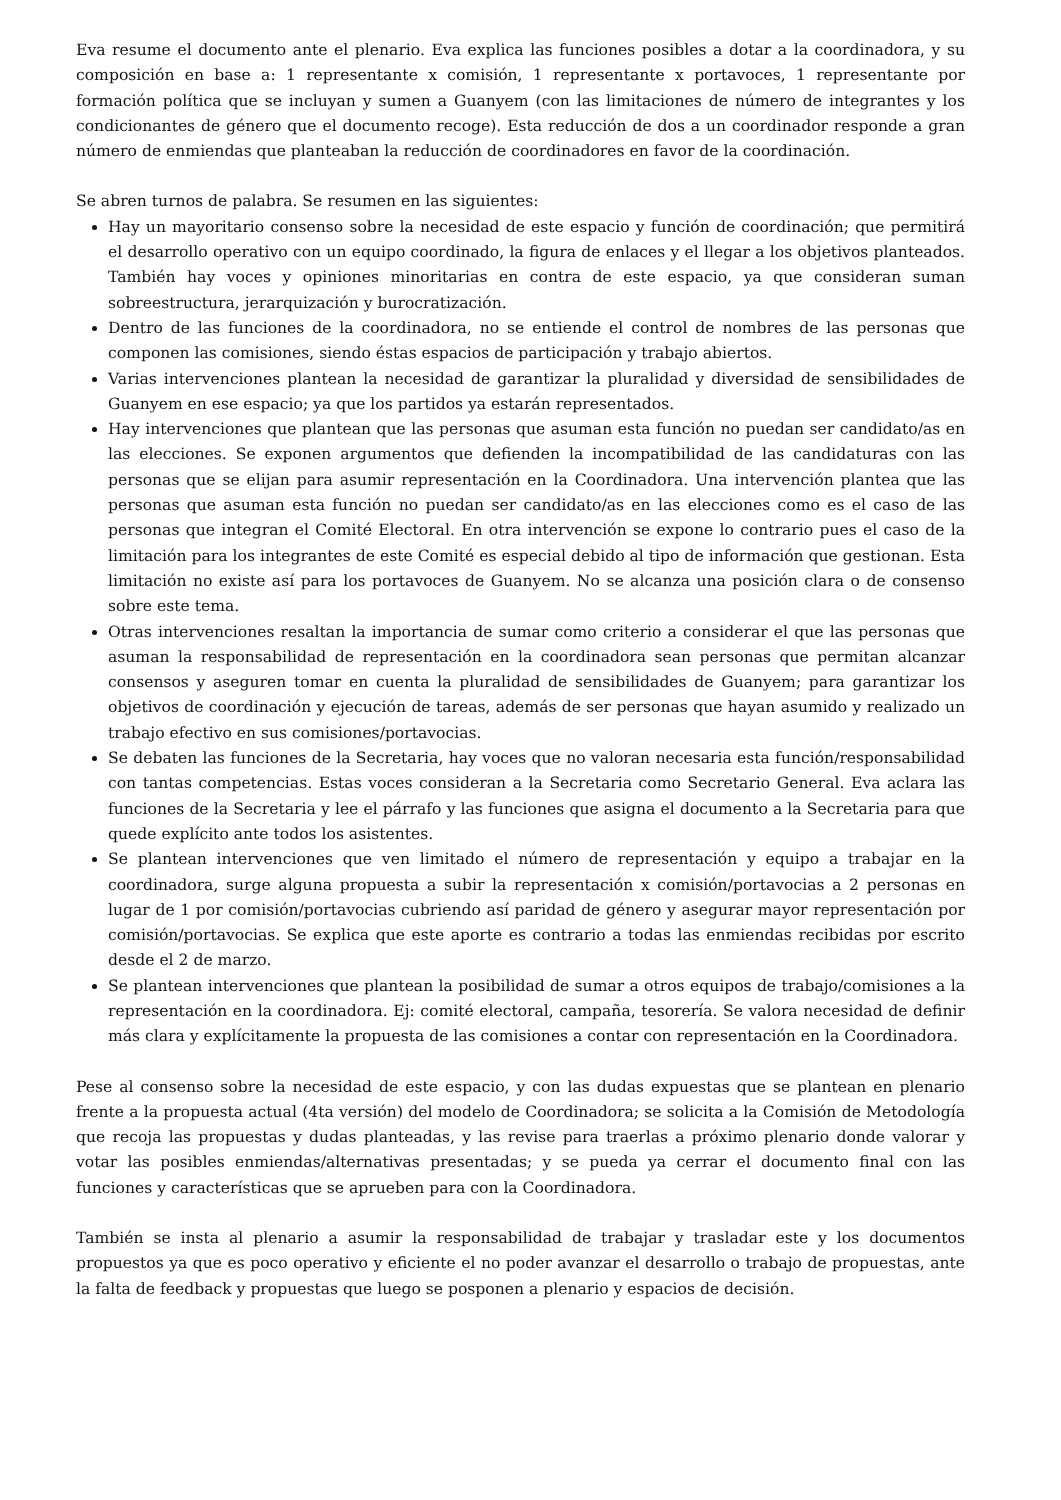Eva resume el documento ante el plenario. Eva explica las funciones posibles a dotar a la coordinadora, y su composición en base a: 1 representante x comisión, 1 representante x portavoces, 1 representante por formación política que se incluyan y sumen a Guanyem (con las limitaciones de número de integrantes y los condicionantes de género que el documento recoge). Esta reducción de dos a un coordinador responde a gran número de enmiendas que planteaban la reducción de coordinadores en favor de la coordinación.
Se abren turnos de palabra. Se resumen en las siguientes:
Hay un mayoritario consenso sobre la necesidad de este espacio y función de coordinación; que permitirá el desarrollo operativo con un equipo coordinado, la figura de enlaces y el llegar a los objetivos planteados. También hay voces y opiniones minoritarias en contra de este espacio, ya que consideran suman sobreestructura, jerarquización y burocratización.
Dentro de las funciones de la coordinadora, no se entiende el control de nombres de las personas que componen las comisiones, siendo éstas espacios de participación y trabajo abiertos.
Varias intervenciones plantean la necesidad de garantizar la pluralidad y diversidad de sensibilidades de Guanyem en ese espacio; ya que los partidos ya estarán representados.
Hay intervenciones que plantean que las personas que asuman esta función no puedan ser candidato/as en las elecciones. Se exponen argumentos que defienden la incompatibilidad de las candidaturas con las personas que se elijan para asumir representación en la Coordinadora. Una intervención plantea que las personas que asuman esta función no puedan ser candidato/as en las elecciones como es el caso de las personas que integran el Comité Electoral. En otra intervención se expone lo contrario pues el caso de la limitación para los integrantes de este Comité es especial debido al tipo de información que gestionan. Esta limitación no existe así para los portavoces de Guanyem. No se alcanza una posición clara o de consenso sobre este tema.
Otras intervenciones resaltan la importancia de sumar como criterio a considerar el que las personas que asuman la responsabilidad de representación en la coordinadora sean personas que permitan alcanzar consensos y aseguren tomar en cuenta la pluralidad de sensibilidades de Guanyem; para garantizar los objetivos de coordinación y ejecución de tareas, además de ser personas que hayan asumido y realizado un trabajo efectivo en sus comisiones/portavocias.
Se debaten las funciones de la Secretaria, hay voces que no valoran necesaria esta función/responsabilidad con tantas competencias. Estas voces consideran a la Secretaria como Secretario General. Eva aclara las funciones de la Secretaria y lee el párrafo y las funciones que asigna el documento a la Secretaria para que quede explícito ante todos los asistentes.
Se plantean intervenciones que ven limitado el número de representación y equipo a trabajar en la coordinadora, surge alguna propuesta a subir la representación x comisión/portavocias a 2 personas en lugar de 1 por comisión/portavocias cubriendo así paridad de género y asegurar mayor representación por comisión/portavocias. Se explica que este aporte es contrario a todas las enmiendas recibidas por escrito desde el 2 de marzo.
Se plantean intervenciones que plantean la posibilidad de sumar a otros equipos de trabajo/comisiones a la representación en la coordinadora. Ej: comité electoral, campaña, tesorería. Se valora necesidad de definir más clara y explícitamente la propuesta de las comisiones a contar con representación en la Coordinadora.
Pese al consenso sobre la necesidad de este espacio, y con las dudas expuestas que se plantean en plenario frente a la propuesta actual (4ta versión) del modelo de Coordinadora; se solicita a la Comisión de Metodología que recoja las propuestas y dudas planteadas, y las revise para traerlas a próximo plenario donde valorar y votar las posibles enmiendas/alternativas presentadas; y se pueda ya cerrar el documento final con las funciones y características que se aprueben para con la Coordinadora.
También se insta al plenario a asumir la responsabilidad de trabajar y trasladar este y los documentos propuestos ya que es poco operativo y eficiente el no poder avanzar el desarrollo o trabajo de propuestas, ante la falta de feedback y propuestas que luego se posponen a plenario y espacios de decisión.